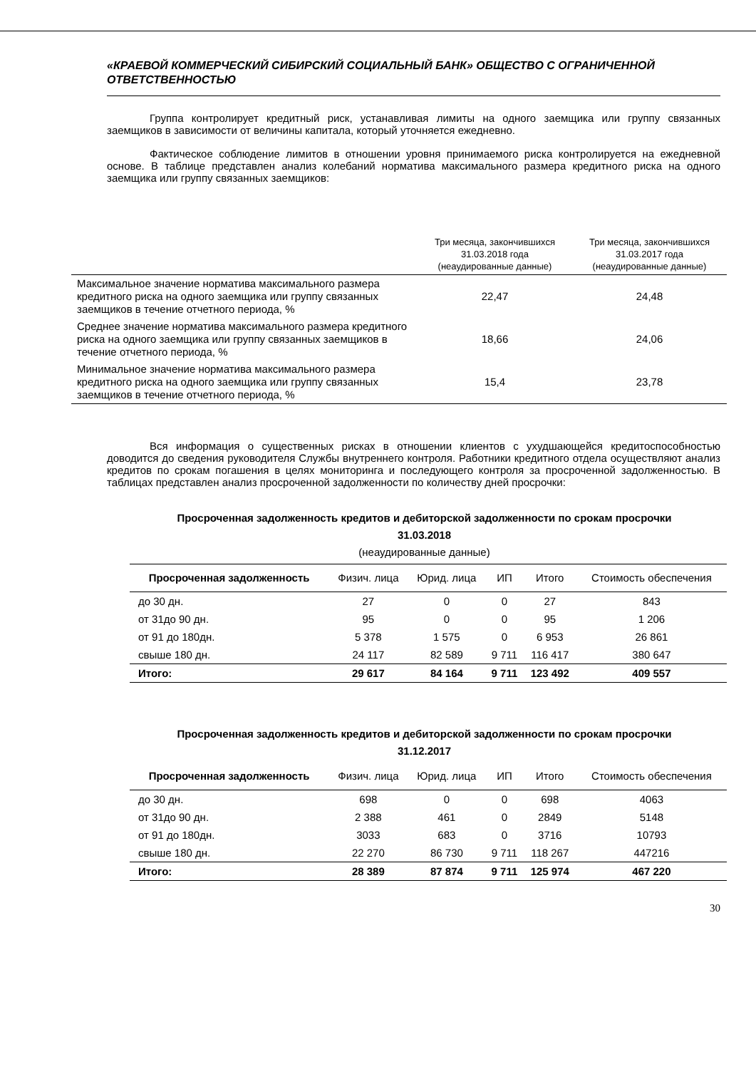«КРАЕВОЙ КОММЕРЧЕСКИЙ СИБИРСКИЙ СОЦИАЛЬНЫЙ БАНК» ОБЩЕСТВО С ОГРАНИЧЕННОЙ ОТВЕТСТВЕННОСТЬЮ
Группа контролирует кредитный риск, устанавливая лимиты на одного заемщика или группу связанных заемщиков в зависимости от величины капитала, который уточняется ежедневно.
Фактическое соблюдение лимитов в отношении уровня принимаемого риска контролируется на ежедневной основе. В таблице представлен анализ колебаний норматива максимального размера кредитного риска на одного заемщика или группу связанных заемщиков:
| | Три месяца, закончившихся 31.03.2018 года (неаудированные данные) | Три месяца, закончившихся 31.03.2017 года (неаудированные данные) |
| --- | --- | --- |
| Максимальное значение норматива максимального размера кредитного риска на одного заемщика или группу связанных заемщиков в течение отчетного периода, % | 22,47 | 24,48 |
| Среднее значение норматива максимального размера кредитного риска на одного заемщика или группу связанных заемщиков в течение отчетного периода, % | 18,66 | 24,06 |
| Минимальное значение норматива максимального размера кредитного риска на одного заемщика или группу связанных заемщиков в течение отчетного периода, % | 15,4 | 23,78 |
Вся информация о существенных рисках в отношении клиентов с ухудшающейся кредитоспособностью доводится до сведения руководителя Службы внутреннего контроля. Работники кредитного отдела осуществляют анализ кредитов по срокам погашения в целях мониторинга и последующего контроля за просроченной задолженностью. В таблицах представлен анализ просроченной задолженности по количеству дней просрочки:
Просроченная задолженность кредитов и дебиторской задолженности по срокам просрочки
31.03.2018
(неаудированные данные)
| Просроченная задолженность | Физич. лица | Юрид. лица | ИП | Итого | Стоимость обеспечения |
| --- | --- | --- | --- | --- | --- |
| до 30 дн. | 27 | 0 | 0 | 27 | 843 |
| от 31до 90 дн. | 95 | 0 | 0 | 95 | 1 206 |
| от 91 до 180дн. | 5 378 | 1 575 | 0 | 6 953 | 26 861 |
| свыше 180 дн. | 24 117 | 82 589 | 9 711 | 116 417 | 380 647 |
| Итого: | 29 617 | 84 164 | 9 711 | 123 492 | 409 557 |
Просроченная задолженность кредитов и дебиторской задолженности по срокам просрочки
31.12.2017
| Просроченная задолженность | Физич. лица | Юрид. лица | ИП | Итого | Стоимость обеспечения |
| --- | --- | --- | --- | --- | --- |
| до 30 дн. | 698 | 0 | 0 | 698 | 4063 |
| от 31до 90 дн. | 2 388 | 461 | 0 | 2849 | 5148 |
| от 91 до 180дн. | 3033 | 683 | 0 | 3716 | 10793 |
| свыше 180 дн. | 22 270 | 86 730 | 9 711 | 118 267 | 447216 |
| Итого: | 28 389 | 87 874 | 9 711 | 125 974 | 467 220 |
30